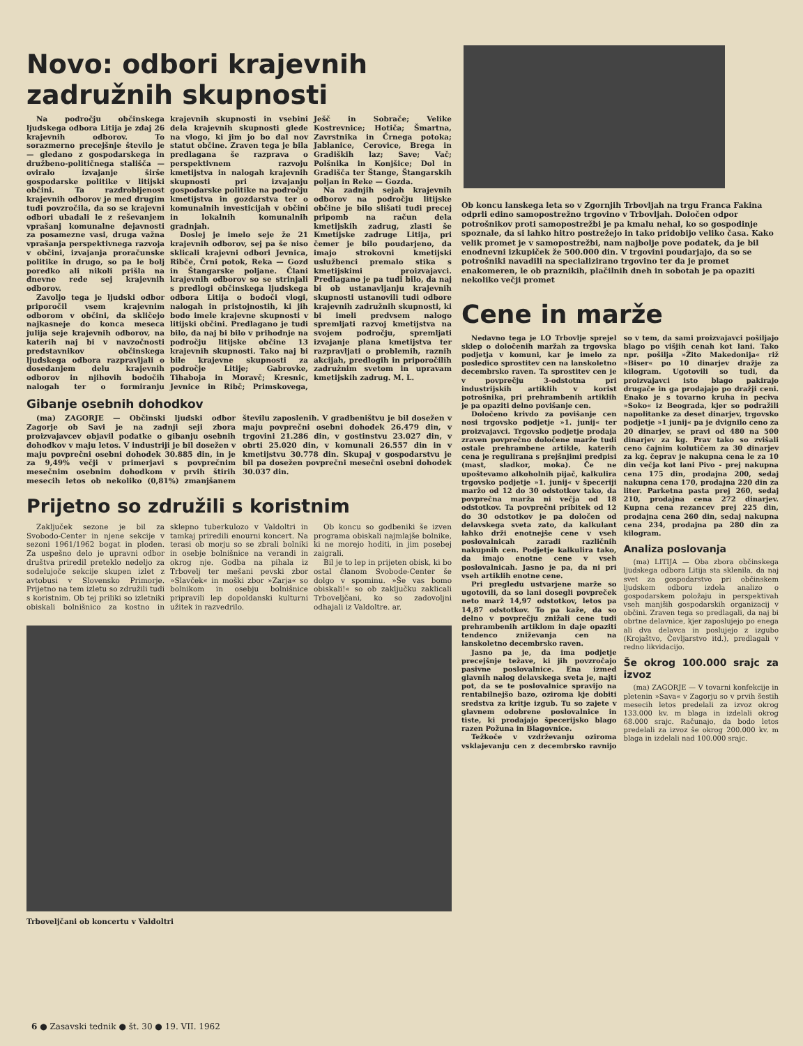Novo: odbori krajevnih zadružnih skupnosti
Na področju občinskega ljudskega odbora Litija je zdaj 26 krajevnih odborov. To sorazmerno precejšnje število je — gledano z gospodarskega in družbeno-političnega stališča — oviralo izvajanje širše gospodarske politike v litijski občini. Ta razdrobljenost krajevnih odborov je med drugim tudi povzročila, da so se krajevni odbori ubadali le z reševanjem vprašanj komunalne dejavnosti za posamezne vasi, druga važna vprašanja perspektivnega razvoja v občini, izvajanja proračunske politike in drugo, so pa le bolj poredko ali nikoli prišla na dnevne rede sej krajevnih odborov.
Zavoljo tega je ljudski odbor priporočil vsem krajevnim odborom v občini, da skličejo najkasneje do konca meseca julija seje krajevnih odborov, na katerih naj bi v navzočnosti predstavnikov občinskega ljudskega odbora razpravljali o dosedanjem delu krajevnih odborov in njihovih bodočih nalogah ter o formiranju krajevnih skupnosti in vsebini dela krajevnih skupnosti glede na vlogo, ki jim jo bo dal nov statut občine. Zraven tega je bila predlagana še razprava o perspektivnem razvoju kmetijstva in nalogah krajevnih skupnosti pri izvajanju gospodarske politike na področju kmetijstva in gozdarstva ter o komunalnih investicijah v občini in lokalnih komunalnih gradnjah.
Doslej je imelo seje že 21 krajevnih odborov, sej pa še niso sklicali krajevni odbori Jevnica, Ribče, Črni potok, Reka — Gozd in Štangarske poljane. Člani krajevnih odborov so se strinjali s predlogi občinskega ljudskega odbora Litija o bodoči vlogi, nalogah in pristojnostih, ki jih bodo imele krajevne skupnosti v litijski občini. Predlagano je tudi bilo, da naj bi bilo v prihodnje na področju litijske občine 13 krajevnih skupnosti. Tako naj bi bile krajevne skupnosti za področje Litije; Gabrovke, Tihaboja in Moravč; Kresnic, Jevnice in Ribč; Primskovega, Ješč in Sobrače; Velike Kostrevnice; Hotiča; Šmartna, Zavrstnika in Črnega potoka; Jablanice, Cerovice, Brega in Gradiških laz; Save; Vač; Polšnika in Konjšice; Dol in Gradišča ter Štange, Štangarskih poljan in Reke — Gozda.
Na zadnjih sejah krajevnih odborov na področju litijske občine je bilo slišati tudi precej pripomb na račun dela kmetijskih zadrug, zlasti še Kmetijske zadruge Litija, pri čemer je bilo poudarjeno, da imajo strokovni kmetijski uslužbenci premalo stika s kmetijskimi proizvajavci. Predlagano je pa tudi bilo, da naj bi ob ustanavljanju krajevnih skupnosti ustanovili tudi odbore krajevnih zadružnih skupnosti, ki bi imeli predvsem nalogo spremljati razvoj kmetijstva na svojem področju, spremljati izvajanje plana kmetijstva ter razpravljati o problemih, raznih akcijah, predlogih in priporočilih zadružnim svetom in upravam kmetijskih zadrug. M. L.
Gibanje osebnih dohodkov
(ma) ZAGORJE — Občinski ljudski odbor Zagorje ob Savi je na zadnji seji zbora proizvajavcev objavil podatke o gibanju osebnih dohodkov v maju letos. V industriji je bil dosežen v maju povprečni osebni dohodek 30.885 din, in je za 9,49% večji v primerjavi s povprečnim mesečnim osebnim dohodkom v prvih štirih mesecih letos ob nekoliko (0,81%) zmanjšanem številu zaposlenih. V gradbeništvu je bil dosežen v maju povprečni osebni dohodek 26.479 din, v trgovini 21.286 din, v gostinstvu 23.027 din, v obrti 25.020 din, v komunali 26.557 din in v kmetijstvu 30.778 din. Skupaj v gospodarstvu je bil pa dosežen povprečni mesečni osebni dohodek 30.037 din.
Prijetno so združili s koristnim
Zaključek sezone je bil za Svobodo-Center in njene sekcije v sezoni 1961/1962 bogat in ploden. Za uspešno delo je upravni odbor društva priredil preteklo nedeljo za sodelujoče sekcije skupen izlet z avtobusi v Slovensko Primorje. Prijetno na tem izletu so združili tudi s koristnim. Ob tej priliki so izletniki obiskali bolnišnico za kostno in sklepno tuberkulozo v Valdoltri in tamkaj priredili enourni koncert. Na terasi ob morju so se zbrali bolniki in osebje bolnišnice na verandi in okrog nje. Godba na pihala iz Trbovelj ter mešani pevski zbor »Slavček« in moški zbor »Zarja« so bolnikom in osebju bolnišnice pripravili lep dopoldanski kulturni užitek in razvedrilo.
Ob koncu so godbeniki še izven programa obiskali najmlajše bolnike, ki ne morejo hoditi, in jim posebej zaigrali.
Bil je to lep in prijeten obisk, ki bo ostal članom Svobode-Center še dolgo v spominu. »Še vas bomo obiskali!« so ob zaključku zaklicali Trboveljčani, ko so zadovoljni odhajali iz Valdoltre. ar.
Trboveljčani ob koncertu v Valdoltri
Ob koncu lanskega leta so v Zgornjih Trbovljah na trgu Franca Fakina odprli edino samopostrežno trgovino v Trbovljah. Določen odpor potrošnikov proti samopostrežbi je pa kmalu nehal, ko so gospodinje spoznale, da si lahko hitro postrežejo in tako pridobijo veliko časa. Kako velik promet je v samopostrežbi, nam najbolje pove podatek, da je bil enodnevni izkupiček že 500.000 din. V trgovini poudarjajo, da so se potrošniki navadili na specializirano trgovino ter da je promet enakomeren, le ob praznikih, plačilnih dneh in sobotah je pa opaziti nekoliko večji promet
Cene in marže
Nedavno tega je LO Trbovlje sprejel sklep o določenih maržah za trgovska podjetja v komuni, kar je imelo za posledico sprostitev cen na lanskoletno decembrsko raven. Ta sprostitev cen je v povprečju 3-odstotna pri industrijskih artiklih v korist potrošnika, pri prehrambenih artiklih je pa opaziti delno povišanje cen.
Določeno krivdo za povišanje cen nosi trgovsko podjetje »1. junij« ter proizvajavci. Trgovsko podjetje prodaja zraven povprečno določene marže tudi ostale prehrambene artikle, katerih cena je regulirana s prejšnjimi predpisi (mast, sladkor, moka). Če ne upoštevamo alkoholnih pijač, kalkulira trgovsko podjetje »1. junij« v špeceriji maržo od 12 do 30 odstotkov tako, da povprečna marža ni večja od 18 odstotkov. Ta povprečni pribitek od 12 do 30 odstotkov je pa določen od delavskega sveta zato, da kalkulant lahko drži enotnejše cene v vseh poslovalnicah zaradi različnih nakupnih cen. Podjetje kalkulira tako, da imajo enotne cene v vseh poslovalnicah. Jasno je pa, da ni pri vseh artiklih enotne cene.
Pri pregledu ustvarjene marže so ugotovili, da so lani dosegli povpreček neto marž 14,97 odstotkov, letos pa 14,87 odstotkov. To pa kaže, da so delno v povprečju znižali cene tudi prehrambenih artiklom in daje opaziti tendenco zniževanja cen na lanskoletno decembrsko raven.
Jasno pa je, da ima podjetje precejšnje težave, ki jih povzročajo pasivne poslovalnice. Ena izmed glavnih nalog delavskega sveta je, najti pot, da se te poslovalnice spravijo na rentabilnejšo bazo, oziroma kje dobiti sredstva za kritje izgub. Tu so zajete v glavnem odobrene poslovalnice in tiste, ki prodajajo špecerijsko blago razen Požuna in Blagovnice.
Težkoče v vzdrževanju oziroma vsklajevanju cen z decembrsko ravnijo so v tem, da sami proizvajavci pošiljajo blago po višjih cenah kot lani. Tako npr. pošilja »Žito Makedonija« riž »Biser« po 10 dinarjev dražje za kilogram. Ugotovili so tudi, da proizvajavci isto blago pakirajo drugače in ga prodajajo po dražji ceni. Enako je s tovarno kruha in peciva »Soko« iz Beograda, kjer so podražili napolitanke za deset dinarjev, trgovsko podjetje »1 junij« pa je dvignilo ceno za 20 dinarjev, se pravi od 480 na 500 dinarjev za kg. Prav tako so zvišali ceno čajnim kolutičem za 30 dinarjev za kg. čeprav je nakupna cena le za 10 din večja kot lani Pivo - prej nakupna cena 175 din, prodajna 200, sedaj nakupna cena 170, prodajna 220 din za liter. Parketna pasta prej 260, sedaj 210, prodajna cena 272 dinarjev. Kupna cena rezancev prej 225 din, prodajna cena 260 din, sedaj nakupna cena 234, prodajna pa 280 din za kilogram.
Analiza poslovanja
(ma) LITIJA — Oba zbora občinskega ljudskega odbora Litija sta sklenila, da naj svet za gospodarstvo pri občinskem ljudskem odboru izdela analizo o gospodarskem položaju in perspektivah vseh manjših gospodarskih organizacij v občini. Zraven tega so predlagali, da naj bi obrtne delavnice, kjer zaposlujejo po enega ali dva delavca in poslujejo z izgubo (Krojaštvo, Čevljarstvo itd.), predlagali v redno likvidacijo.
Še okrog 100.000 srajc za izvoz
(ma) ZAGORJE — V tovarni konfekcije in pletenin »Sava« v Zagorju so v prvih šestih mesecih letos predelali za izvoz okrog 133.000 kv. m blaga in izdelali okrog 68.000 srajc. Računajo, da bodo letos predelali za izvoz še okrog 200.000 kv. m blaga in izdelali nad 100.000 srajc.
6 ● Zasavski tednik ● št. 30 ● 19. VII. 1962